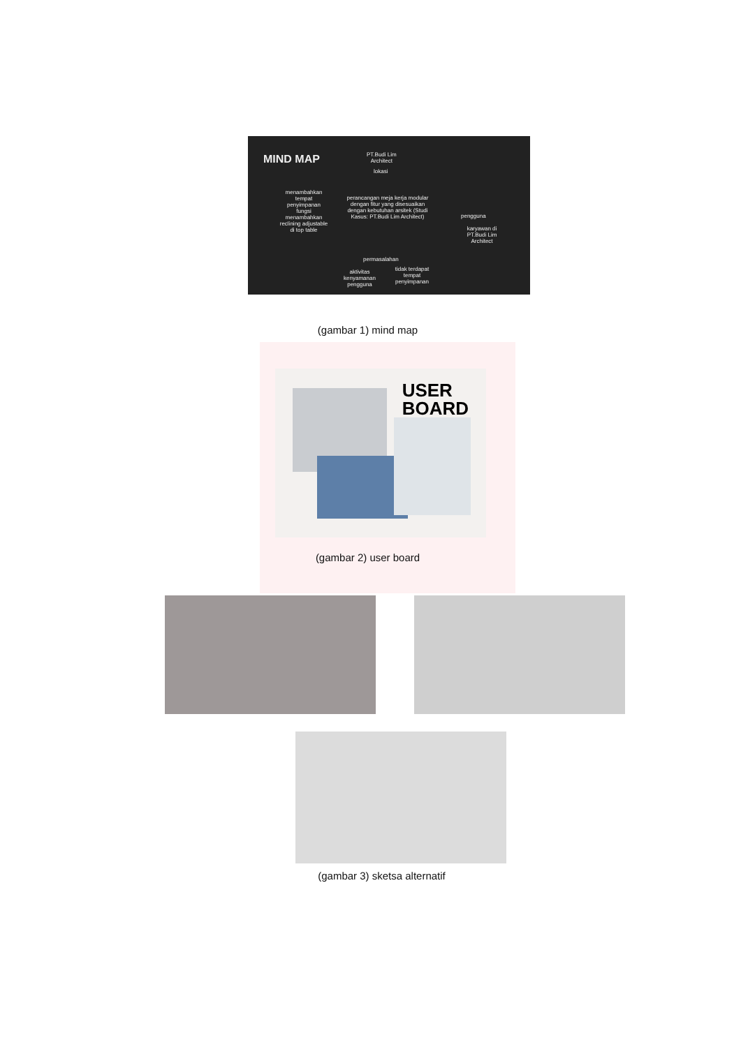MIND MAP
PT.Budi Lim
Architect
lokasi
perancangan meja kerja modular dengan fitur yang disesuaikan dengan kebutuhan arsitek (Studi Kasus: PT.Budi Lim Architect)
menambahkan tempat penyimpanan
fungsi
menambahkan reclining adjustable di top table
pengguna
karyawan di PT.Budi Lim Architect
permasalahan
aktivitas kenyamanan pengguna
tidak terdapat tempat penyimpanan
(gambar 1) mind map
USER
BOARD
(gambar 2) user board
(gambar 3) sketsa alternatif